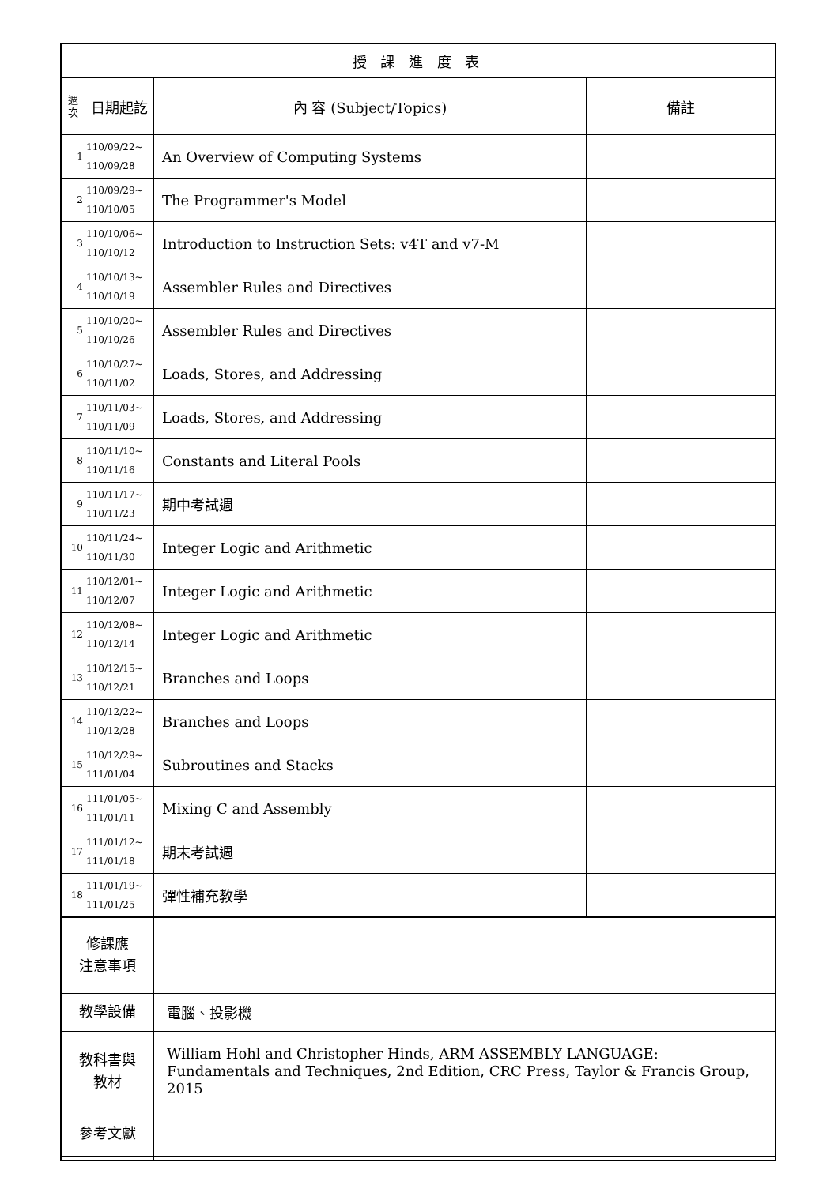| 授 課 進 度 表 | | | |
| --- | --- | --- | --- |
| 週 次 | 日期起訖 | 內 容 (Subject/Topics) | 備註 |
| 1 | 110/09/22~ 110/09/28 | An Overview of Computing Systems | |
| 2 | 110/09/29~ 110/10/05 | The Programmer's Model | |
| 3 | 110/10/06~ 110/10/12 | Introduction to Instruction Sets: v4T and v7-M | |
| 4 | 110/10/13~ 110/10/19 | Assembler Rules and Directives | |
| 5 | 110/10/20~ 110/10/26 | Assembler Rules and Directives | |
| 6 | 110/10/27~ 110/11/02 | Loads, Stores, and Addressing | |
| 7 | 110/11/03~ 110/11/09 | Loads, Stores, and Addressing | |
| 8 | 110/11/10~ 110/11/16 | Constants and Literal Pools | |
| 9 | 110/11/17~ 110/11/23 | 期中考試週 | |
| 10 | 110/11/24~ 110/11/30 | Integer Logic and Arithmetic | |
| 11 | 110/12/01~ 110/12/07 | Integer Logic and Arithmetic | |
| 12 | 110/12/08~ 110/12/14 | Integer Logic and Arithmetic | |
| 13 | 110/12/15~ 110/12/21 | Branches and Loops | |
| 14 | 110/12/22~ 110/12/28 | Branches and Loops | |
| 15 | 110/12/29~ 111/01/04 | Subroutines and Stacks | |
| 16 | 111/01/05~ 111/01/11 | Mixing C and Assembly | |
| 17 | 111/01/12~ 111/01/18 | 期末考試週 | |
| 18 | 111/01/19~ 111/01/25 | 彈性補充教學 | |
| 修課應 注意事項 | | | |
| 教學設備 | | 電腦、投影機 | |
| 教科書與 教材 | | William Hohl and Christopher Hinds, ARM ASSEMBLY LANGUAGE: Fundamentals and Techniques, 2nd Edition, CRC Press, Taylor & Francis Group, 2015 | |
| 參考文獻 | | | |